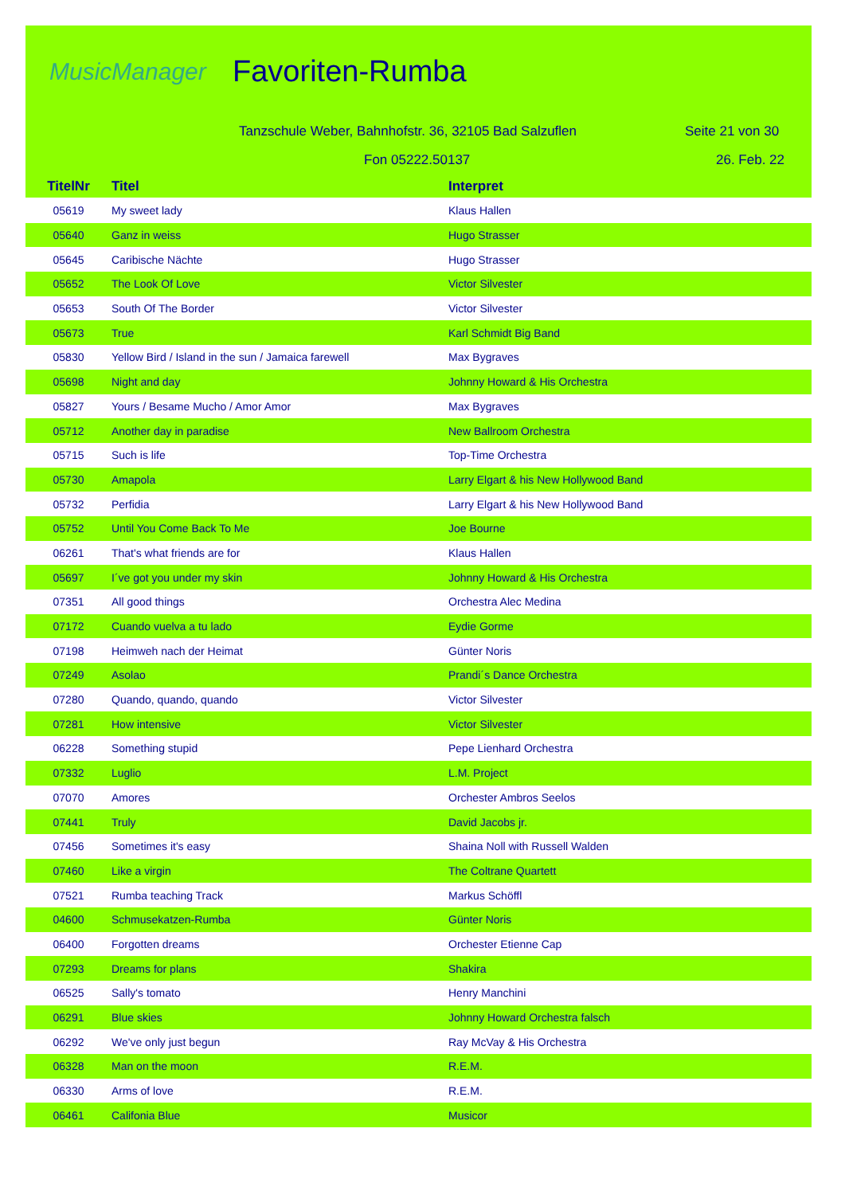MusicManager
Favoriten-Rumba
Tanzschule Weber, Bahnhofstr. 36, 32105 Bad Salzuflen Seite 21 von 30
Fon 05222.50137 26. Feb. 22
| TitelNr | Titel | Interpret |
| --- | --- | --- |
| 05619 | My sweet lady | Klaus Hallen |
| 05640 | Ganz in weiss | Hugo Strasser |
| 05645 | Caribische Nächte | Hugo Strasser |
| 05652 | The Look Of Love | Victor Silvester |
| 05653 | South Of The Border | Victor Silvester |
| 05673 | True | Karl Schmidt Big Band |
| 05830 | Yellow Bird / Island in the sun / Jamaica farewell | Max Bygraves |
| 05698 | Night and day | Johnny Howard & His Orchestra |
| 05827 | Yours / Besame Mucho / Amor Amor | Max Bygraves |
| 05712 | Another day in paradise | New Ballroom Orchestra |
| 05715 | Such is life | Top-Time Orchestra |
| 05730 | Amapola | Larry Elgart & his New Hollywood Band |
| 05732 | Perfidia | Larry Elgart & his New Hollywood Band |
| 05752 | Until You Come Back To Me | Joe Bourne |
| 06261 | That's what friends are for | Klaus Hallen |
| 05697 | I´ve got you under my skin | Johnny Howard & His Orchestra |
| 07351 | All good things | Orchestra Alec Medina |
| 07172 | Cuando vuelva a tu lado | Eydie Gorme |
| 07198 | Heimweh nach der Heimat | Günter Noris |
| 07249 | Asolao | Prandi´s Dance Orchestra |
| 07280 | Quando, quando, quando | Victor Silvester |
| 07281 | How intensive | Victor Silvester |
| 06228 | Something stupid | Pepe Lienhard Orchestra |
| 07332 | Luglio | L.M. Project |
| 07070 | Amores | Orchester Ambros Seelos |
| 07441 | Truly | David Jacobs jr. |
| 07456 | Sometimes it's easy | Shaina Noll with Russell Walden |
| 07460 | Like a virgin | The Coltrane Quartett |
| 07521 | Rumba teaching Track | Markus Schöffl |
| 04600 | Schmusekatzen-Rumba | Günter Noris |
| 06400 | Forgotten dreams | Orchester Etienne Cap |
| 07293 | Dreams for plans | Shakira |
| 06525 | Sally's tomato | Henry Manchini |
| 06291 | Blue skies | Johnny Howard Orchestra falsch |
| 06292 | We've only just begun | Ray McVay & His Orchestra |
| 06328 | Man on the moon | R.E.M. |
| 06330 | Arms of love | R.E.M. |
| 06461 | Califonia Blue | Musicor |